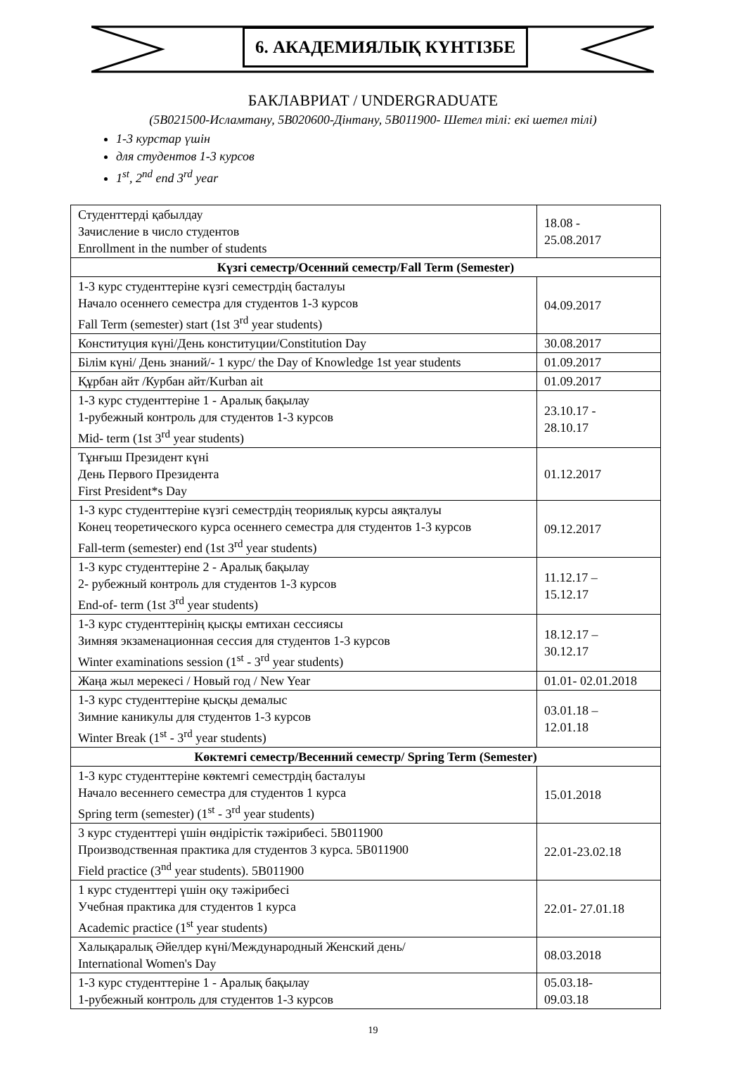6. АКАДЕМИЯЛЫҚ КҮНТІЗБЕ
БАКЛАВРИАТ / UNDERGRADUATE
(5В021500-Исламтану, 5В020600-Дінтану, 5В011900- Шетел тілі: екі шетел тілі)
1-3 курстар үшін
для студентов 1-3 курсов
1<sup>st</sup>, 2<sup>nd</sup> end 3<sup>rd</sup> year
| Студенттерді қабылдау Зачисление в число студентов Enrollment in the number of students | 18.08 - 25.08.2017 |
| Күзгі семестр/Осенний семестр/Fall Term (Semester) | |
| 1-3 курс студенттеріне күзгі семестрдің басталуы Начало осеннего семестра для студентов 1-3 курсов Fall Term (semester) start (1st 3<sup>rd</sup> year students) | 04.09.2017 |
| Конституция күні/День конституции/Constitution Day | 30.08.2017 |
| Білім күні/ День знаний/- 1 курс/ the Day of Knowledge 1st year students | 01.09.2017 |
| Құрбан айт /Курбан айт/Kurban ait | 01.09.2017 |
| 1-3 курс студенттеріне 1 - Аралық бақылау 1-рубежный контроль для студентов 1-3 курсов Mid- term (1st 3<sup>rd</sup> year students) | 23.10.17 - 28.10.17 |
| Тұнғыш Президент күні День Первого Президента First President*s Day | 01.12.2017 |
| 1-3 курс студенттеріне күзгі семестрдің теориялық курсы аяқталуы Конец теоретического курса осеннего семестра для студентов 1-3 курсов Fall-term (semester) end (1st 3<sup>rd</sup> year students) | 09.12.2017 |
| 1-3 курс студенттеріне 2 - Аралық бақылау 2- рубежный контроль для студентов 1-3 курсов End-of- term (1st 3<sup>rd</sup> year students) | 11.12.17 – 15.12.17 |
| 1-3 курс студенттерінің қысқы емтихан сессиясы Зимняя экзаменационная сессия для студентов 1-3 курсов Winter examinations session (1<sup>st</sup> - 3<sup>rd</sup> year students) | 18.12.17 – 30.12.17 |
| Жаңа жыл мерекесі / Новый год / New Year | 01.01- 02.01.2018 |
| 1-3 курс студенттеріне қысқы демалыс Зимние каникулы для студентов 1-3 курсов Winter Break (1<sup>st</sup> - 3<sup>rd</sup> year students) | 03.01.18 – 12.01.18 |
| Көктемгі семестр/Весенний семестр/ Spring Term (Semester) | |
| 1-3 курс студенттеріне көктемгі семестрдің басталуы Начало весеннего семестра для студентов 1 курса Spring term (semester) (1<sup>st</sup> - 3<sup>rd</sup> year students) | 15.01.2018 |
| 3 курс студенттері үшін өндірістік тәжірибесі. 5В011900 Производственная практика для студентов 3 курса. 5В011900 Field practice (3<sup>nd</sup> year students). 5В011900 | 22.01-23.02.18 |
| 1 курс студенттері үшін оқу тәжірибесі Учебная практика для студентов 1 курса Academic practice (1<sup>st</sup> year students) | 22.01- 27.01.18 |
| Халықаралық Әйелдер күні/Международный Женский день/ International Women's Day | 08.03.2018 |
| 1-3 курс студенттеріне 1 - Аралық бақылау 1-рубежный контроль для студентов 1-3 курсов | 05.03.18- 09.03.18 |
19